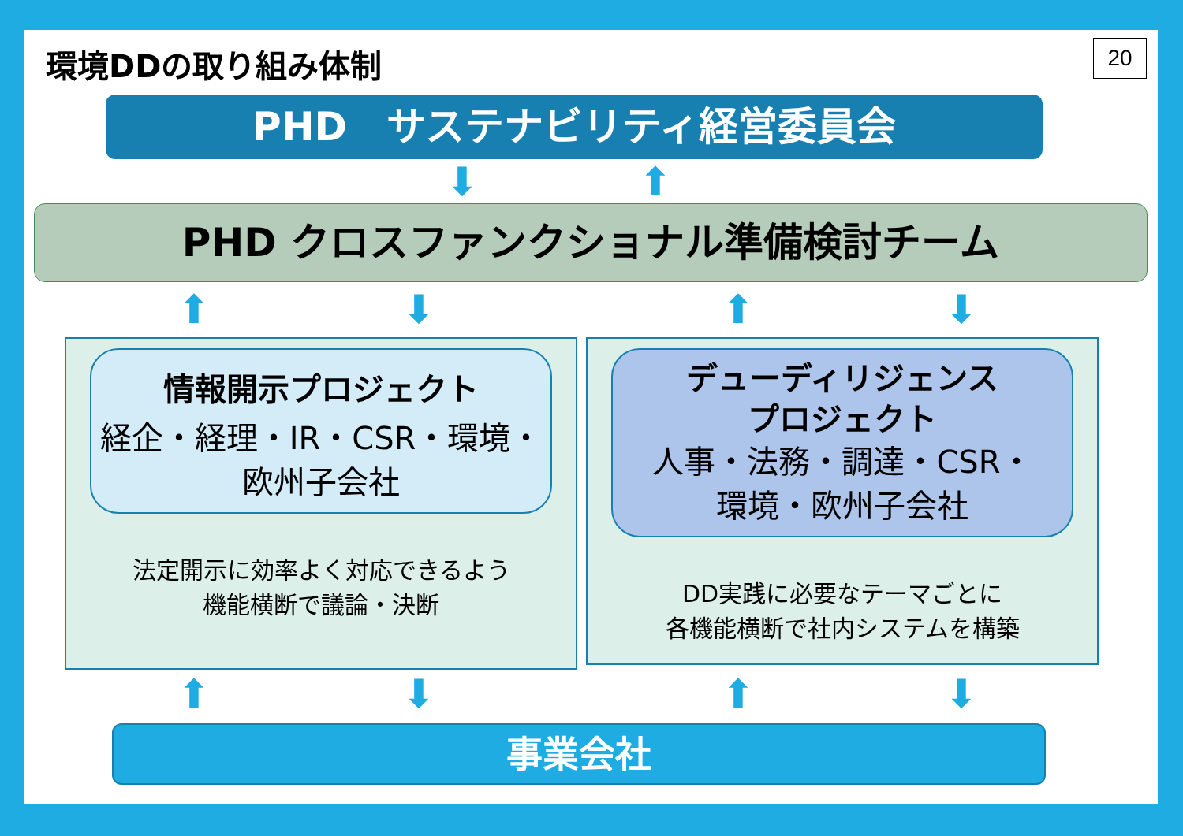環境DDの取り組み体制 20
PHD　サステナビリティ経営委員会
⬇ ⬆
PHD クロスファンクショナル準備検討チーム
⬆ ⬇ ⬆ ⬇
情報開示プロジェクト
経企・経理・IR・CSR・環境・
欧州子会社
法定開示に効率よく対応できるよう
機能横断で議論・決断
デューディリジェンス
プロジェクト
人事・法務・調達・CSR・
環境・欧州子会社
DD実践に必要なテーマごとに
各機能横断で社内システムを構築
⬆ ⬇ ⬆ ⬇
事業会社